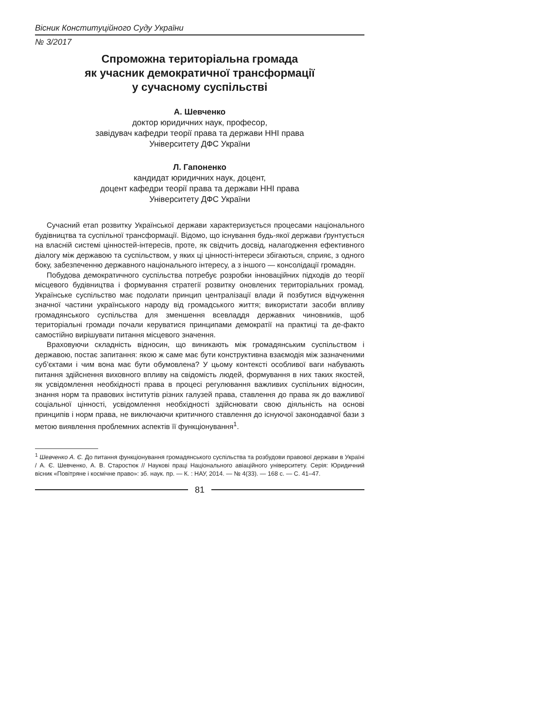Вісник Конституційного Суду України
№ 3/2017
Спроможна територіальна громада
як учасник демократичної трансформації
у сучасному суспільстві
А. Шевченко
доктор юридичних наук, професор,
завідувач кафедри теорії права та держави ННІ права
Університету ДФС України
Л. Гапоненко
кандидат юридичних наук, доцент,
доцент кафедри теорії права та держави ННІ права
Університету ДФС України
Сучасний етап розвитку Української держави характеризується процесами національного будівництва та суспільної трансформації. Відомо, що існування будь-якої держави ґрунтується на власній системі цінностей-інтересів, проте, як свідчить досвід, налагодження ефективного діалогу між державою та суспільством, у яких ці цінності-інтереси збігаються, сприяє, з одного боку, забезпеченню державного національного інтересу, а з іншого — консолідації громадян.
Побудова демократичного суспільства потребує розробки інноваційних підходів до теорії місцевого будівництва і формування стратегії розвитку оновлених територіальних громад. Українське суспільство має подолати принцип централізації влади й позбутися відчуження значної частини українського народу від громадського життя; використати засоби впливу громадянського суспільства для зменшення всевладдя державних чиновників, щоб територіальні громади почали керуватися принципами демократії на практиці та де-факто самостійно вирішувати питання місцевого значення.
Враховуючи складність відносин, що виникають між громадянським суспільством і державою, постає запитання: якою ж саме має бути конструктивна взаємодія між зазначеними суб’єктами і чим вона має бути обумовлена? У цьому контексті особливої ваги набувають питання здійснення виховного впливу на свідомість людей, формування в них таких якостей, як усвідомлення необхідності права в процесі регулювання важливих суспільних відносин, знання норм та правових інститутів різних галузей права, ставлення до права як до важливої соціальної цінності, усвідомлення необхідності здійснювати свою діяльність на основі принципів і норм права, не виключаючи критичного ставлення до існуючої законодавчої бази з метою виявлення проблемних аспектів її функціонування<sup>1</sup>.
<sup>1</sup> Шевченко А. Є. До питання функціонування громадянського суспільства та розбудови правової держави в Україні / А. Є. Шевченко, А. В. Старостюк // Наукові праці Національного авіаційного університету. Серія: Юридичний вісник «Повітряне і космічне право»: зб. наук. пр. — К. : НАУ, 2014. — № 4(33). — 168 с. — С. 41–47.
81